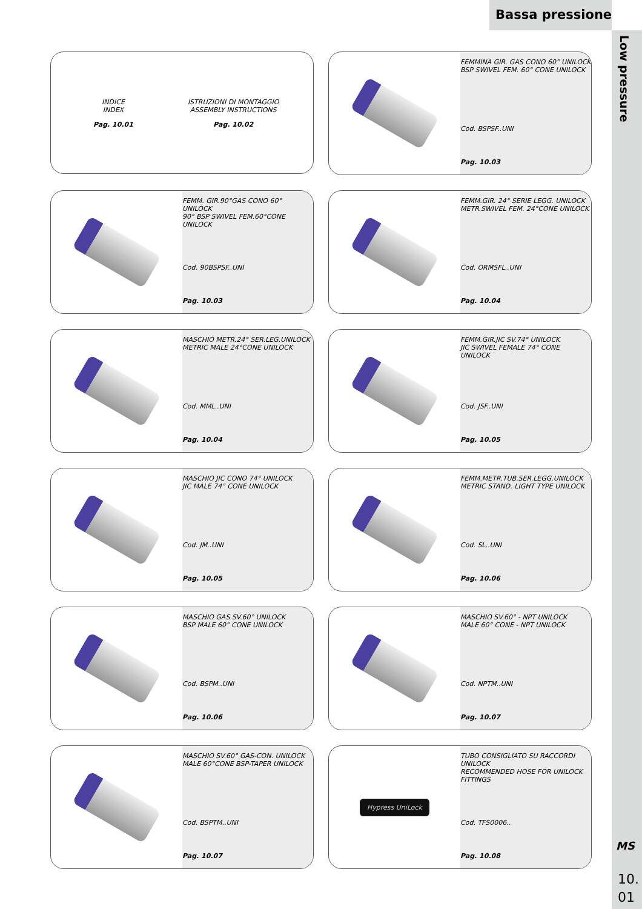Bassa pressione
Low pressure
INDICE
INDEX
Pag. 10.01
ISTRUZIONI DI MONTAGGIO
ASSEMBLY INSTRUCTIONS
Pag. 10.02
FEMMINA GIR. GAS CONO 60° UNILOCK
BSP SWIVEL FEM. 60° CONE UNILOCK
Cod. BSPSF..UNI
Pag. 10.03
FEMM. GIR.90°GAS CONO 60° UNILOCK
90° BSP SWIVEL FEM.60°CONE UNILOCK
Cod. 90BSPSF..UNI
Pag. 10.03
FEMM.GIR. 24° SERIE LEGG. UNILOCK
METR.SWIVEL FEM. 24°CONE UNILOCK
Cod. ORMSFL..UNI
Pag. 10.04
MASCHIO METR.24° SER.LEG.UNILOCK
METRIC MALE 24°CONE UNILOCK
Cod. MML..UNI
Pag. 10.04
FEMM.GIR.JIC SV.74° UNILOCK
JIC SWIVEL FEMALE 74° CONE UNILOCK
Cod. JSF..UNI
Pag. 10.05
MASCHIO JIC CONO 74° UNILOCK
JIC MALE 74° CONE UNILOCK
Cod. JM..UNI
Pag. 10.05
FEMM.METR.TUB.SER.LEGG.UNILOCK
METRIC STAND. LIGHT TYPE UNILOCK
Cod. SL..UNI
Pag. 10.06
MASCHIO GAS SV.60° UNILOCK
BSP MALE 60° CONE UNILOCK
Cod. BSPM..UNI
Pag. 10.06
MASCHIO SV.60° - NPT UNILOCK
MALE 60° CONE - NPT UNILOCK
Cod. NPTM..UNI
Pag. 10.07
MASCHIO SV.60° GAS-CON. UNILOCK
MALE 60°CONE BSP-TAPER UNILOCK
Cod. BSPTM..UNI
Pag. 10.07
Hypress UniLock TUBO CONSIGLIATO SU RACCORDI UNILOCK
RECOMMENDED HOSE FOR UNILOCK FITTINGS
Cod. TFS0006..
Pag. 10.08
MS
10.
01